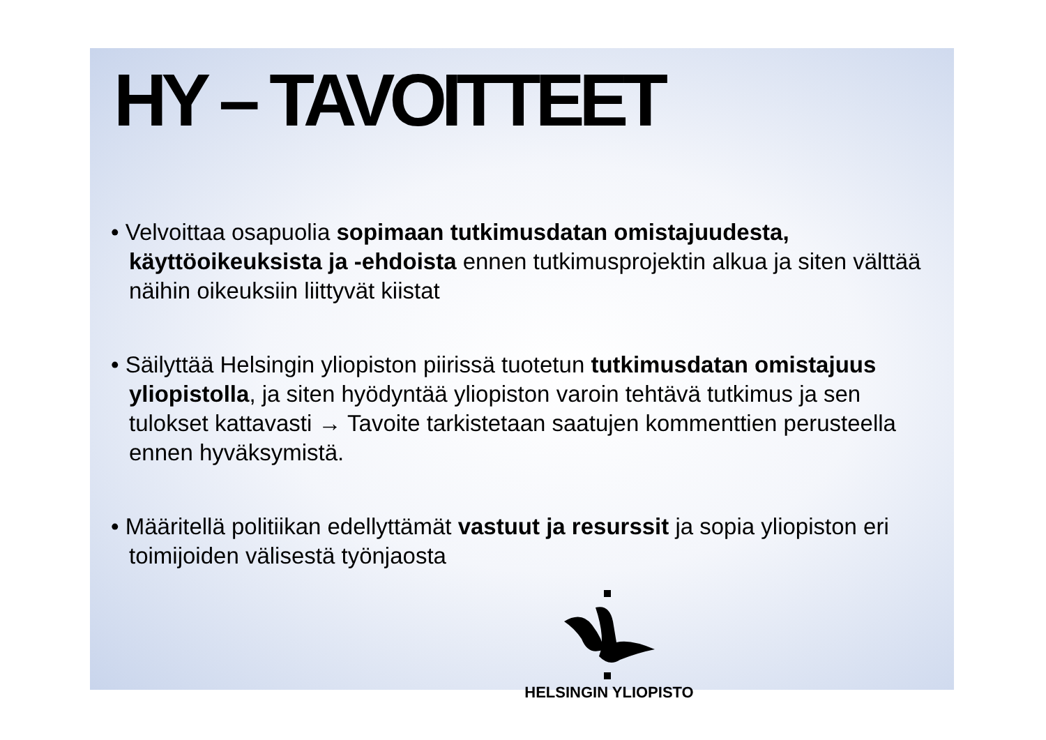HY – TAVOITTEET
• Velvoittaa osapuolia sopimaan tutkimusdatan omistajuudesta, käyttöoikeuksista ja -ehdoista ennen tutkimusprojektin alkua ja siten välttää näihin oikeuksiin liittyvät kiistat
• Säilyttää Helsingin yliopiston piirissä tuotetun tutkimusdatan omistajuus yliopistolla, ja siten hyödyntää yliopiston varoin tehtävä tutkimus ja sen tulokset kattavasti → Tavoite tarkistetaan saatujen kommenttien perusteella ennen hyväksymistä.
• Määritellä politiikan edellyttämät vastuut ja resurssit ja sopia yliopiston eri toimijoiden välisestä työnjaosta
HELSINGIN YLIOPISTO